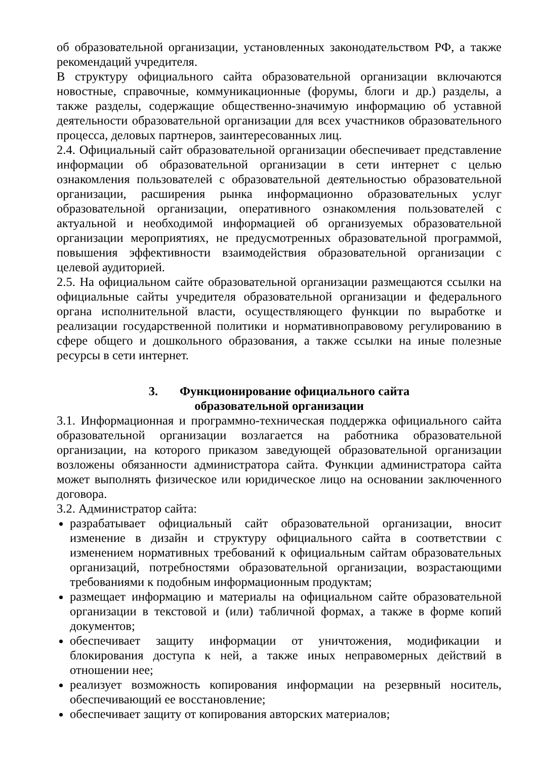об образовательной организации, установленных законодательством РФ, а также рекомендаций учредителя.
В структуру официального сайта образовательной организации включаются новостные, справочные, коммуникационные (форумы, блоги и др.) разделы, а также разделы, содержащие общественно-значимую информацию об уставной деятельности образовательной организации для всех участников образовательного процесса, деловых партнеров, заинтересованных лиц.
2.4. Официальный сайт образовательной организации обеспечивает представление информации об образовательной организации в сети интернет с целью ознакомления пользователей с образовательной деятельностью образовательной организации, расширения рынка информационно образовательных услуг образовательной организации, оперативного ознакомления пользователей с актуальной и необходимой информацией об организуемых образовательной организации мероприятиях, не предусмотренных образовательной программой, повышения эффективности взаимодействия образовательной организации с целевой аудиторией.
2.5. На официальном сайте образовательной организации размещаются ссылки на официальные сайты учредителя образовательной организации и федерального органа исполнительной власти, осуществляющего функции по выработке и реализации государственной политики и нормативноправовому регулированию в сфере общего и дошкольного образования, а также ссылки на иные полезные ресурсы в сети интернет.
3. Функционирование официального сайта
образовательной организации
3.1. Информационная и программно-техническая поддержка официального сайта образовательной организации возлагается на работника образовательной организации, на которого приказом заведующей образовательной организации возложены обязанности администратора сайта. Функции администратора сайта может выполнять физическое или юридическое лицо на основании заключенного договора.
3.2. Администратор сайта:
разрабатывает официальный сайт образовательной организации, вносит изменение в дизайн и структуру официального сайта в соответствии с изменением нормативных требований к официальным сайтам образовательных организаций, потребностями образовательной организации, возрастающими требованиями к подобным информационным продуктам;
размещает информацию и материалы на официальном сайте образовательной организации в текстовой и (или) табличной формах, а также в форме копий документов;
обеспечивает защиту информации от уничтожения, модификации и блокирования доступа к ней, а также иных неправомерных действий в отношении нее;
реализует возможность копирования информации на резервный носитель, обеспечивающий ее восстановление;
обеспечивает защиту от копирования авторских материалов;